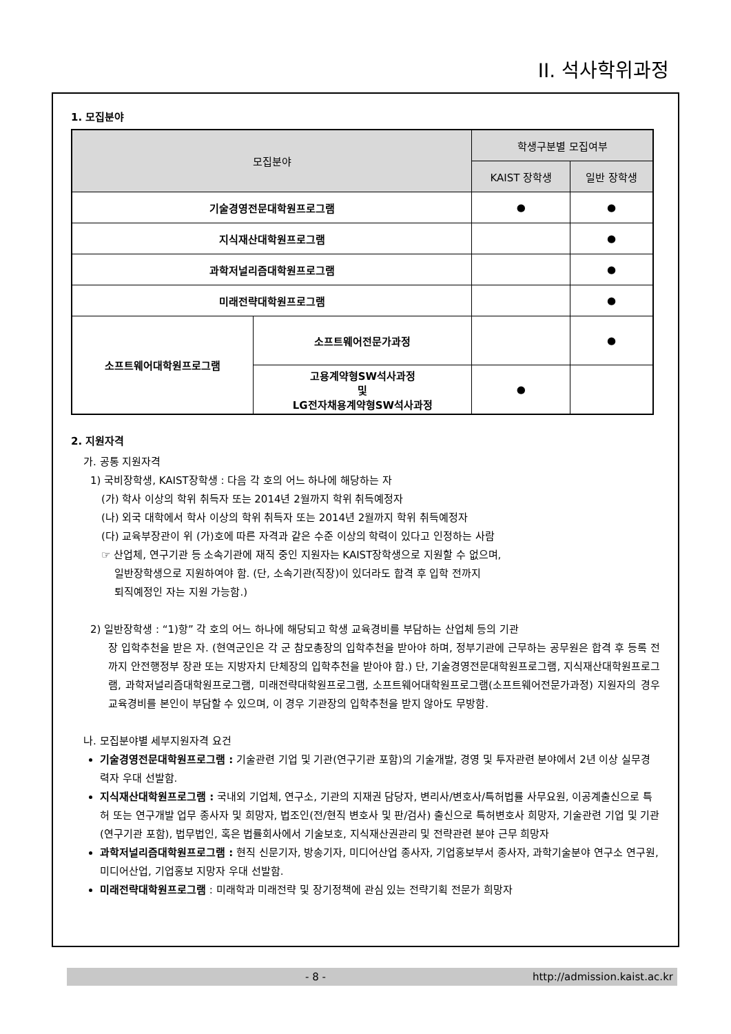II. 석사학위과정
1. 모집분야
| 모집분야 | | 학생구분별 모집여부 | |
| --- | --- | --- | --- |
| | | KAIST 장학생 | 일반 장학생 |
| 기술경영전문대학원프로그램 | | ● | ● |
| 지식재산대학원프로그램 | | | ● |
| 과학저널리즘대학원프로그램 | | | ● |
| 미래전략대학원프로그램 | | | ● |
| 소프트웨어대학원프로그램 | 소프트웨어전문가과정 | | ● |
| | 고용계약형SW석사과정 및 LG전자채용계약형SW석사과정 | ● | |
2. 지원자격
가. 공통 지원자격
1) 국비장학생, KAIST장학생 : 다음 각 호의 어느 하나에 해당하는 자
(가) 학사 이상의 학위 취득자 또는 2014년 2월까지 학위 취득예정자
(나) 외국 대학에서 학사 이상의 학위 취득자 또는 2014년 2월까지 학위 취득예정자
(다) 교육부장관이 위 (가)호에 따른 자격과 같은 수준 이상의 학력이 있다고 인정하는 사람
☞ 산업체, 연구기관 등 소속기관에 재직 중인 지원자는 KAIST장학생으로 지원할 수 없으며,
일반장학생으로 지원하여야 함. (단, 소속기관(직장)이 있더라도 합격 후 입학 전까지
퇴직예정인 자는 지원 가능함.)
2) 일반장학생 : “1)항” 각 호의 어느 하나에 해당되고 학생 교육경비를 부담하는 산업체 등의 기관
장 입학추천을 받은 자. (현역군인은 각 군 참모총장의 입학추천을 받아야 하며, 정부기관에 근무하는 공무원은 합격 후 등록 전까지 안전행정부 장관 또는 지방자치 단체장의 입학추천을 받아야 함.) 단, 기술경영전문대학원프로그램, 지식재산대학원프로그램, 과학저널리즘대학원프로그램, 미래전략대학원프로그램, 소프트웨어대학원프로그램(소프트웨어전문가과정) 지원자의 경우 교육경비를 본인이 부담할 수 있으며, 이 경우 기관장의 입학추천을 받지 않아도 무방함.
나. 모집분야별 세부지원자격 요건
기술경영전문대학원프로그램 : 기술관련 기업 및 기관(연구기관 포함)의 기술개발, 경영 및 투자관련 분야에서 2년 이상 실무경력자 우대 선발함.
지식재산대학원프로그램 : 국내외 기업체, 연구소, 기관의 지재권 담당자, 변리사/변호사/특허법률 사무요원, 이공계출신으로 특허 또는 연구개발 업무 종사자 및 희망자, 법조인(전/현직 변호사 및 판/검사) 출신으로 특허변호사 희망자, 기술관련 기업 및 기관(연구기관 포함), 법무법인, 혹은 법률회사에서 기술보호, 지식재산권관리 및 전략관련 분야 근무 희망자
과학저널리즘대학원프로그램 : 현직 신문기자, 방송기자, 미디어산업 종사자, 기업홍보부서 종사자, 과학기술분야 연구소 연구원, 미디어산업, 기업홍보 지망자 우대 선발함.
미래전략대학원프로그램 : 미래학과 미래전략 및 장기정책에 관심 있는 전략기획 전문가 희망자
- 8 - http://admission.kaist.ac.kr